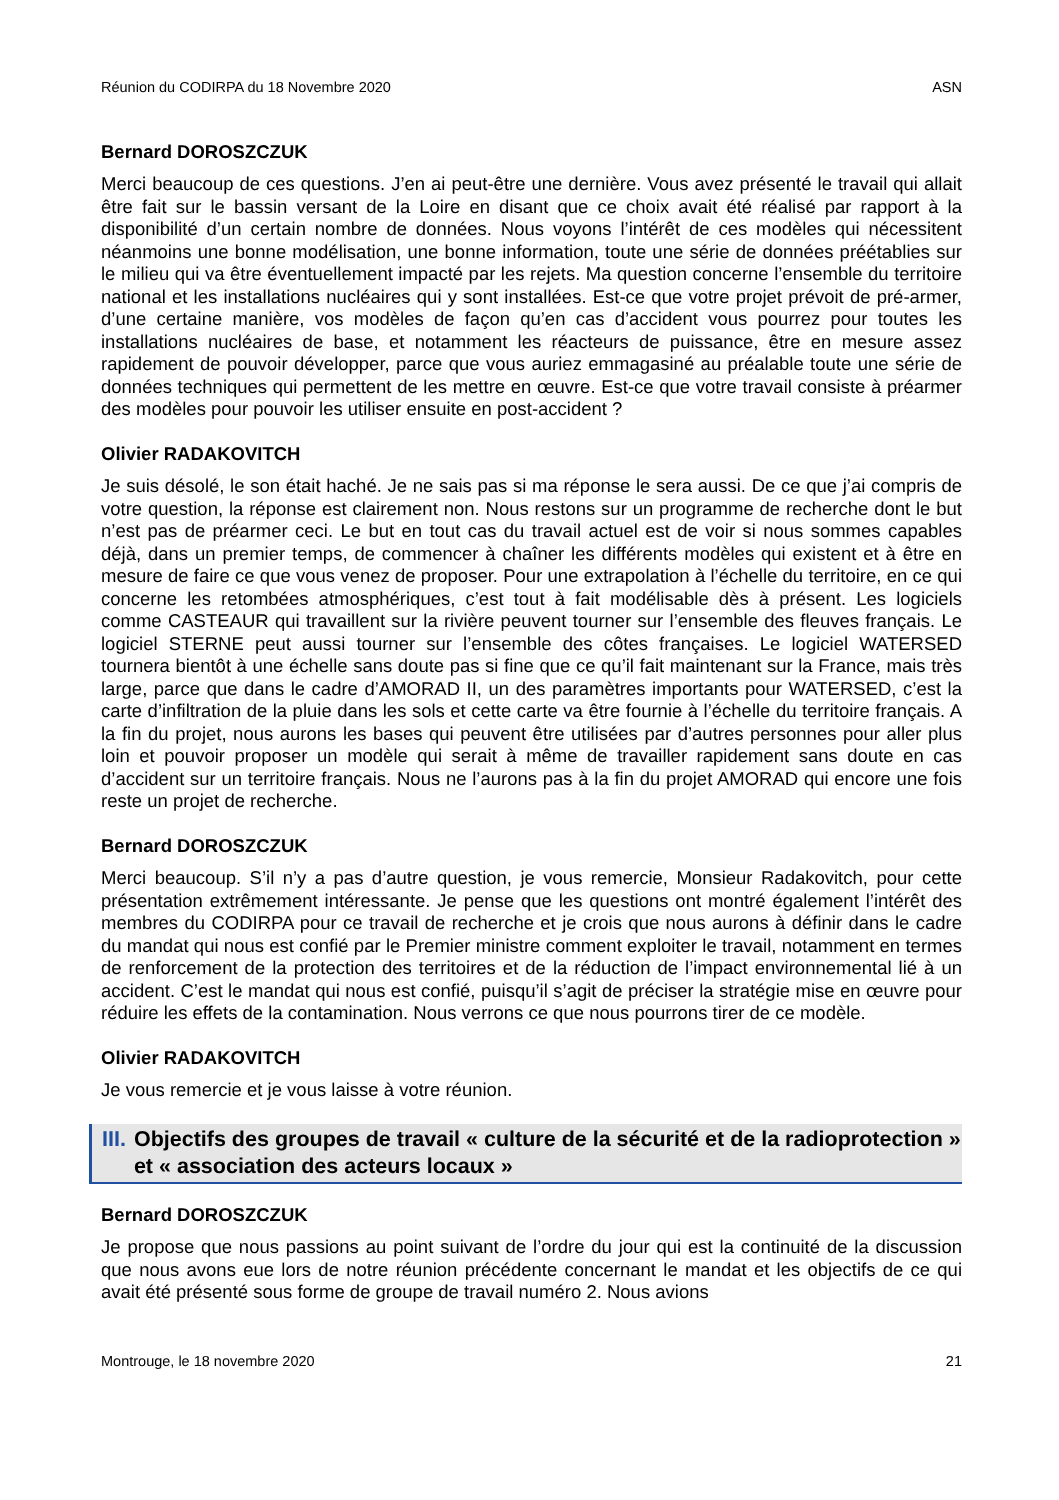Réunion du CODIRPA du 18 Novembre 2020 ASN
Bernard DOROSZCZUK
Merci beaucoup de ces questions. J’en ai peut-être une dernière. Vous avez présenté le travail qui allait être fait sur le bassin versant de la Loire en disant que ce choix avait été réalisé par rapport à la disponibilité d’un certain nombre de données. Nous voyons l’intérêt de ces modèles qui nécessitent néanmoins une bonne modélisation, une bonne information, toute une série de données préétablies sur le milieu qui va être éventuellement impacté par les rejets. Ma question concerne l’ensemble du territoire national et les installations nucléaires qui y sont installées. Est-ce que votre projet prévoit de pré-armer, d’une certaine manière, vos modèles de façon qu’en cas d’accident vous pourrez pour toutes les installations nucléaires de base, et notamment les réacteurs de puissance, être en mesure assez rapidement de pouvoir développer, parce que vous auriez emmagasiné au préalable toute une série de données techniques qui permettent de les mettre en œuvre. Est-ce que votre travail consiste à préarmer des modèles pour pouvoir les utiliser ensuite en post-accident ?
Olivier RADAKOVITCH
Je suis désolé, le son était haché. Je ne sais pas si ma réponse le sera aussi. De ce que j’ai compris de votre question, la réponse est clairement non. Nous restons sur un programme de recherche dont le but n’est pas de préarmer ceci. Le but en tout cas du travail actuel est de voir si nous sommes capables déjà, dans un premier temps, de commencer à chaîner les différents modèles qui existent et à être en mesure de faire ce que vous venez de proposer. Pour une extrapolation à l’échelle du territoire, en ce qui concerne les retombées atmosphériques, c’est tout à fait modélisable dès à présent. Les logiciels comme CASTEAUR qui travaillent sur la rivière peuvent tourner sur l’ensemble des fleuves français. Le logiciel STERNE peut aussi tourner sur l’ensemble des côtes françaises. Le logiciel WATERSED tournera bientôt à une échelle sans doute pas si fine que ce qu’il fait maintenant sur la France, mais très large, parce que dans le cadre d’AMORAD II, un des paramètres importants pour WATERSED, c’est la carte d’infiltration de la pluie dans les sols et cette carte va être fournie à l’échelle du territoire français. A la fin du projet, nous aurons les bases qui peuvent être utilisées par d’autres personnes pour aller plus loin et pouvoir proposer un modèle qui serait à même de travailler rapidement sans doute en cas d’accident sur un territoire français. Nous ne l’aurons pas à la fin du projet AMORAD qui encore une fois reste un projet de recherche.
Bernard DOROSZCZUK
Merci beaucoup. S’il n’y a pas d’autre question, je vous remercie, Monsieur Radakovitch, pour cette présentation extrêmement intéressante. Je pense que les questions ont montré également l’intérêt des membres du CODIRPA pour ce travail de recherche et je crois que nous aurons à définir dans le cadre du mandat qui nous est confié par le Premier ministre comment exploiter le travail, notamment en termes de renforcement de la protection des territoires et de la réduction de l’impact environnemental lié à un accident. C’est le mandat qui nous est confié, puisqu’il s’agit de préciser la stratégie mise en œuvre pour réduire les effets de la contamination. Nous verrons ce que nous pourrons tirer de ce modèle.
Olivier RADAKOVITCH
Je vous remercie et je vous laisse à votre réunion.
III. Objectifs des groupes de travail « culture de la sécurité et de la radioprotection » et « association des acteurs locaux »
Bernard DOROSZCZUK
Je propose que nous passions au point suivant de l’ordre du jour qui est la continuité de la discussion que nous avons eue lors de notre réunion précédente concernant le mandat et les objectifs de ce qui avait été présenté sous forme de groupe de travail numéro 2. Nous avions
Montrouge, le 18 novembre 2020 21